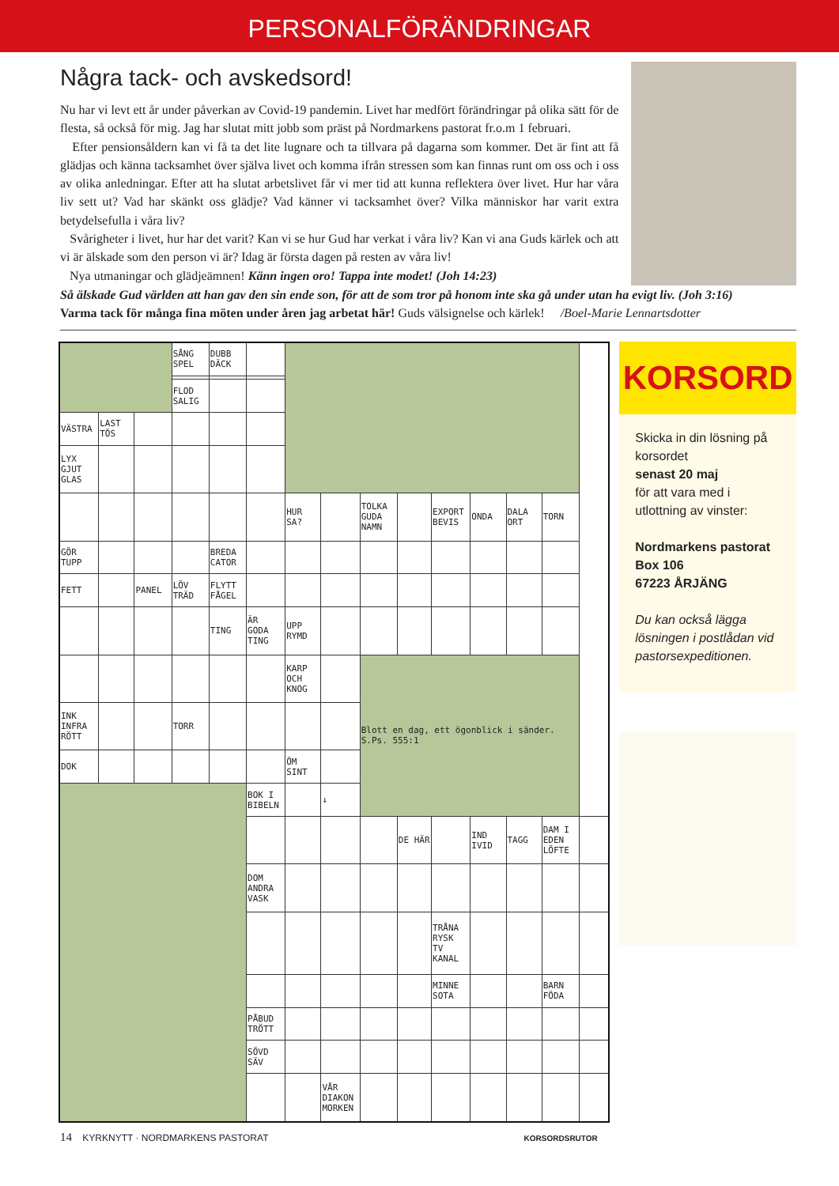PERSONALFÖRÄNDRINGAR
Några tack- och avskedsord!
Nu har vi levt ett år under påverkan av Covid-19 pandemin. Livet har medfört förändringar på olika sätt för de flesta, så också för mig. Jag har slutat mitt jobb som präst på Nordmarkens pastorat fr.o.m 1 februari.
Efter pensionsåldern kan vi få ta det lite lugnare och ta tillvara på dagarna som kommer. Det är fint att få glädjas och känna tacksamhet över själva livet och komma ifrån stressen som kan finnas runt om oss och i oss av olika anledningar. Efter att ha slutat arbetslivet får vi mer tid att kunna reflektera över livet. Hur har våra liv sett ut? Vad har skänkt oss glädje? Vad känner vi tacksamhet över? Vilka människor har varit extra betydelsefulla i våra liv?
Svårigheter i livet, hur har det varit? Kan vi se hur Gud har verkat i våra liv? Kan vi ana Guds kärlek och att vi är älskade som den person vi är? Idag är första dagen på resten av våra liv!
Nya utmaningar och glädjeämnen! Känn ingen oro! Tappa inte modet! (Joh 14:23)
Så älskade Gud världen att han gav den sin ende son, för att de som tror på honom inte ska gå under utan ha evigt liv. (Joh 3:16)
Varma tack för många fina möten under åren jag arbetat här! Guds välsignelse och kärlek! /Boel-Marie Lennartsdotter
| | | | SÅNG SPEL | DUBB DÄCK | | | | | | | | | | |
| | | | FLOD SALIG | | | | | | | | | | | |
| VÄSTRA | LAST TÖS | | | | | | | | | | | | | |
| LYX GJUT GLAS | | | | | | | | | | | | | | |
| | | | | | | HUR SA? | | TOLKA GUDA NAMN | | EXPORT BEVIS | ONDA | DALA ORT | TORN | |
| GÖR TUPP | | | | BREDA CATOR | | | | | | | | | | |
| FETT | | PANEL | LÖV TRÄD | FLYTT FÅGEL | | | | | | | | | | |
| | | | | TING | ÄR GODA TING | UPP RYMD | | | | | | | | |
| | | | | | | KARP OCH KNOG | | Blott en dag, ett ögonblick i sänder. S.Ps. 555:1 | | | | | | |
| INK INFRA RÖTT | | | TORR | | | | | | | | | | | |
| DOK | | | | | | ÖM SINT | | | | | | | | |
| | | | | | BOK I BIBELN | | ↓ | | | | | | | |
| | | | | | | | | | DE HÄR | | IND IVID | TAGG | DAM I EDEN LÖFTE | |
| | | | | | DOM ANDRA VASK | | | | | | | | | |
| | | | | | | | | | | TRÅNA RYSK TV KANAL | | | | |
| | | | | | | | | | | MINNE SOTA | | | BARN FÖDA | |
| | | | | | PÅBUD TRÖTT | | | | | | | | | |
| | | | | | SÖVD SÄV | | | | | | | | | |
| | | | | | | | VÅR DIAKON MORKEN | | | | | | | |
KORSORD
Skicka in din lösning på korsordet
senast 20 maj
för att vara med i utlottning av vinster:
Nordmarkens pastorat
Box 106
67223 ÅRJÄNG
Du kan också lägga lösningen i postlådan vid pastorsexpeditionen.
14 KYRKNYTT · NORDMARKENS PASTORAT KORSORDSRUTOR